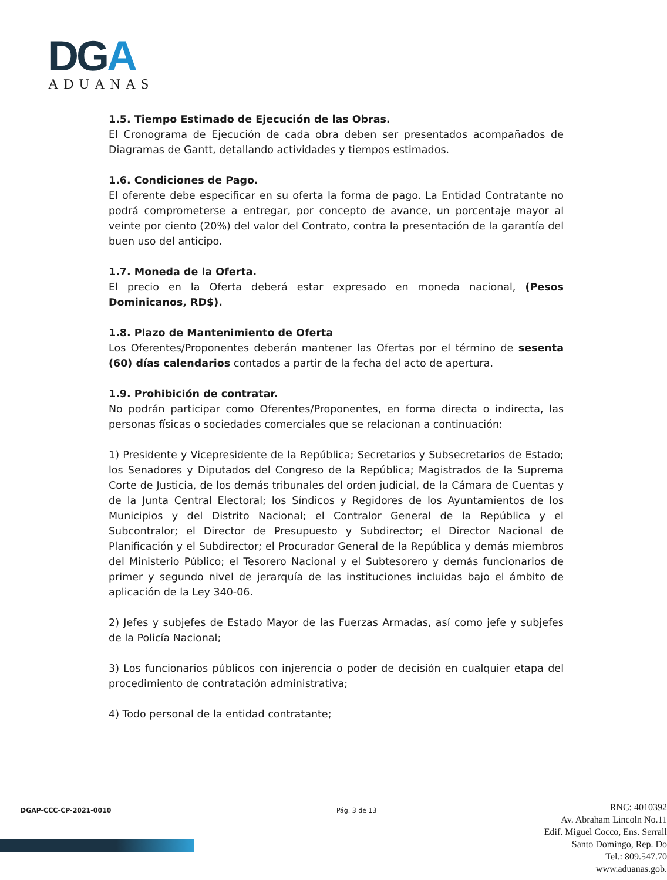DG A
ADUANAS
1.5. Tiempo Estimado de Ejecución de las Obras.
El Cronograma de Ejecución de cada obra deben ser presentados acompañados de Diagramas de Gantt, detallando actividades y tiempos estimados.
1.6. Condiciones de Pago.
El oferente debe especificar en su oferta la forma de pago. La Entidad Contratante no podrá comprometerse a entregar, por concepto de avance, un porcentaje mayor al veinte por ciento (20%) del valor del Contrato, contra la presentación de la garantía del buen uso del anticipo.
1.7. Moneda de la Oferta.
El precio en la Oferta deberá estar expresado en moneda nacional, (Pesos Dominicanos, RD$).
1.8. Plazo de Mantenimiento de Oferta
Los Oferentes/Proponentes deberán mantener las Ofertas por el término de sesenta (60) días calendarios contados a partir de la fecha del acto de apertura.
1.9. Prohibición de contratar.
No podrán participar como Oferentes/Proponentes, en forma directa o indirecta, las personas físicas o sociedades comerciales que se relacionan a continuación:
1) Presidente y Vicepresidente de la República; Secretarios y Subsecretarios de Estado; los Senadores y Diputados del Congreso de la República; Magistrados de la Suprema Corte de Justicia, de los demás tribunales del orden judicial, de la Cámara de Cuentas y de la Junta Central Electoral; los Síndicos y Regidores de los Ayuntamientos de los Municipios y del Distrito Nacional; el Contralor General de la República y el Subcontralor; el Director de Presupuesto y Subdirector; el Director Nacional de Planificación y el Subdirector; el Procurador General de la República y demás miembros del Ministerio Público; el Tesorero Nacional y el Subtesorero y demás funcionarios de primer y segundo nivel de jerarquía de las instituciones incluidas bajo el ámbito de aplicación de la Ley 340-06.
2) Jefes y subjefes de Estado Mayor de las Fuerzas Armadas, así como jefe y subjefes de la Policía Nacional;
3) Los funcionarios públicos con injerencia o poder de decisión en cualquier etapa del procedimiento de contratación administrativa;
4) Todo personal de la entidad contratante;
DGAP-CCC-CP-2021-0010 Pág. 3 de 13
RNC: 4010392
Av. Abraham Lincoln No.11
Edif. Miguel Cocco, Ens. Serrall
Santo Domingo, Rep. Do
Tel.: 809.547.70
www.aduanas.gob.